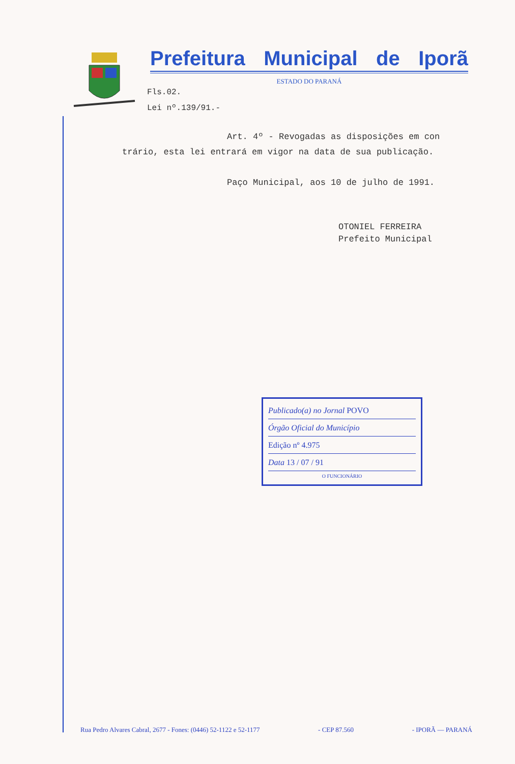Prefeitura Municipal de Iporã
ESTADO DO PARANÁ
Fls.02.
Lei nº.139/91.-
Art. 4º - Revogadas as disposições em con trário, esta lei entrará em vigor na data de sua publicação.
Paço Municipal, aos 10 de julho de 1991.
OTONIEL FERREIRA
Prefeito Municipal
Publicado(a) no Jornal POVO
Órgão Oficial do Município
Edição nº 4.975
Data 13 / 07 / 91
O FUNCIONÁRIO
Rua Pedro Alvares Cabral, 2677 - Fones: (0446) 52-1122 e 52-1177 - CEP 87.560 - IPORÃ — PARANÁ